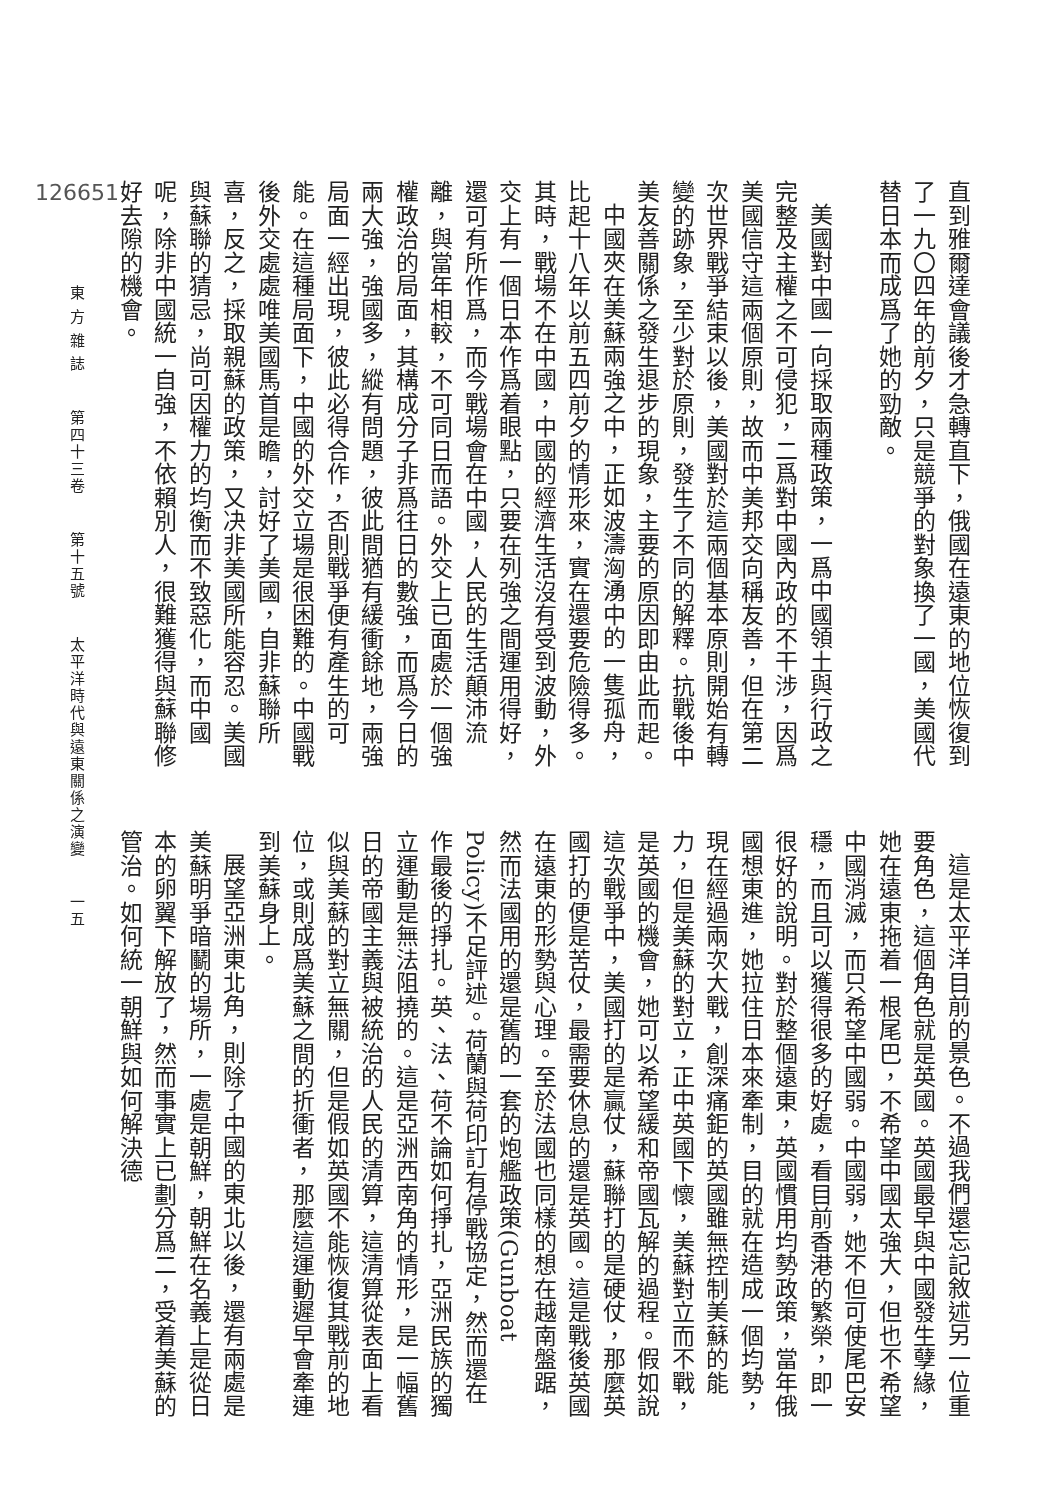直到雅爾達會議後才急轉直下，俄國在遠東的地位恢復到了一九〇四年的前夕，只是競爭的對象換了一國，美國代替日本而成爲了她的勁敵。
美國對中國一向採取兩種政策，一爲中國領土與行政之完整及主權之不可侵犯，二爲對中國內政的不干涉，因爲美國信守這兩個原則，故而中美邦交向稱友善，但在第二次世界戰爭結束以後，美國對於這兩個基本原則開始有轉變的跡象，至少對於原則，發生了不同的解釋。抗戰後中美友善關係之發生退步的現象，主要的原因即由此而起。
中國夾在美蘇兩強之中，正如波濤洶湧中的一隻孤舟，比起十八年以前五四前夕的情形來，實在還要危險得多。其時，戰場不在中國，中國的經濟生活沒有受到波動，外交上有一個日本作爲着眼點，只要在列強之間運用得好，還可有所作爲，而今戰場會在中國，人民的生活顛沛流離，與當年相較，不可同日而語。外交上已面處於一個強權政治的局面，其構成分子非爲往日的數強，而爲今日的兩大強，強國多，縱有問題，彼此間猶有緩衝餘地，兩強局面一經出現，彼此必得合作，否則戰爭便有產生的可能。在這種局面下，中國的外交立場是很困難的。中國戰後外交處處唯美國馬首是瞻，討好了美國，自非蘇聯所喜，反之，採取親蘇的政策，又决非美國所能容忍。美國與蘇聯的猜忌，尚可因權力的均衡而不致惡化，而中國呢，除非中國統一自強，不依賴別人，很難獲得與蘇聯修好去隙的機會。
這是太平洋目前的景色。不過我們還忘記敘述另一位重要角色，這個角色就是英國。英國最早與中國發生孽緣，她在遠東拖着一根尾巴，不希望中國太強大，但也不希望中國消滅，而只希望中國弱。中國弱，她不但可使尾巴安穩，而且可以獲得很多的好處，看目前香港的繁榮，即一很好的說明。對於整個遠東，英國慣用均勢政策，當年俄國想東進，她拉住日本來牽制，目的就在造成一個均勢，現在經過兩次大戰，創深痛鉅的英國雖無控制美蘇的能力，但是美蘇的對立，正中英國下懷，美蘇對立而不戰，是英國的機會，她可以希望緩和帝國瓦解的過程。假如說這次戰爭中，美國打的是贏仗，蘇聯打的是硬仗，那麼英國打的便是苦仗，最需要休息的還是英國。這是戰後英國在遠東的形勢與心理。至於法國也同樣的想在越南盤踞，然而法國用的還是舊的一套的炮艦政策(Gunboat Policy)不足評述。荷蘭與荷印訂有停戰協定，然而還在作最後的掙扎。英、法、荷不論如何掙扎，亞洲民族的獨立運動是無法阻撓的。這是亞洲西南角的情形，是一幅舊日的帝國主義與被統治的人民的清算，這清算從表面上看似與美蘇的對立無關，但是假如英國不能恢復其戰前的地位，或則成爲美蘇之間的折衝者，那麼這運動遲早會牽連到美蘇身上。
展望亞洲東北角，則除了中國的東北以後，還有兩處是美蘇明爭暗鬭的場所，一處是朝鮮，朝鮮在名義上是從日本的卵翼下解放了，然而事實上已劃分爲二，受着美蘇的管治。如何統一朝鮮與如何解決德
126651
東 方 雜 誌 第四十三卷 第十五號 太平洋時代與遠東關係之演變 一五